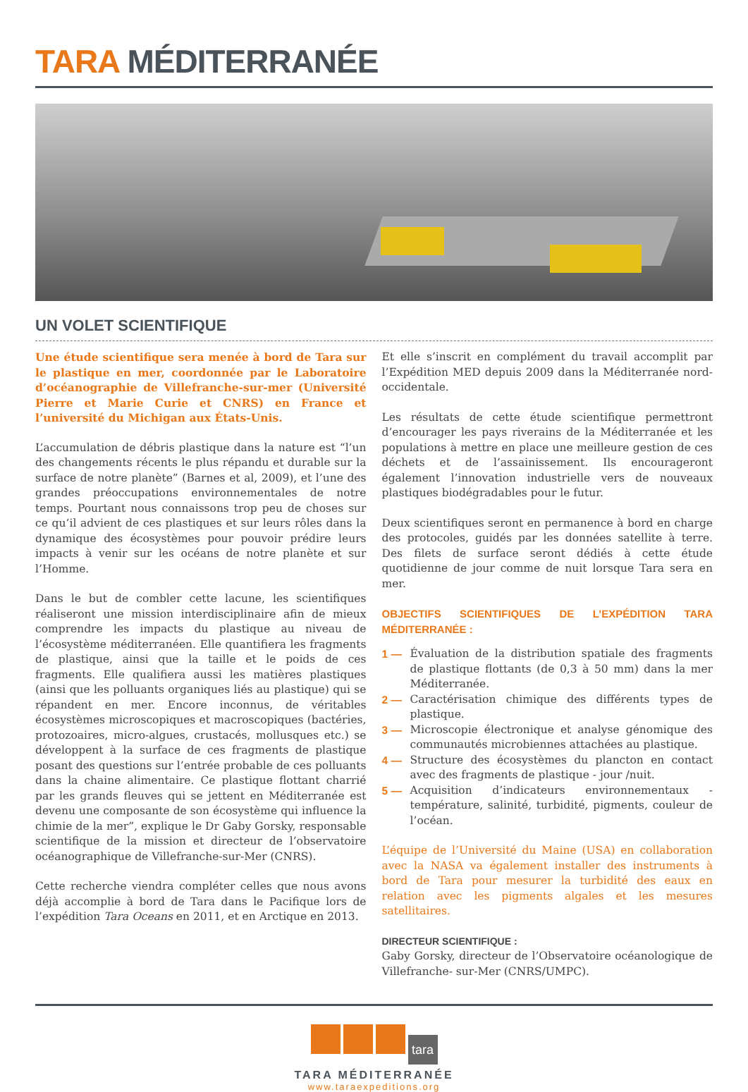TARA MÉDITERRANÉE
UN VOLET SCIENTIFIQUE
Une étude scientifique sera menée à bord de Tara sur le plastique en mer, coordonnée par le Laboratoire d’océanographie de Villefranche-sur-mer (Université Pierre et Marie Curie et CNRS) en France et l’université du Michigan aux États-Unis.
L’accumulation de débris plastique dans la nature est “l’un des changements récents le plus répandu et durable sur la surface de notre planète” (Barnes et al, 2009), et l’une des grandes préoccupations environnementales de notre temps. Pourtant nous connaissons trop peu de choses sur ce qu’il advient de ces plastiques et sur leurs rôles dans la dynamique des écosystèmes pour pouvoir prédire leurs impacts à venir sur les océans de notre planète et sur l’Homme.
Dans le but de combler cette lacune, les scientifiques réaliseront une mission interdisciplinaire afin de mieux comprendre les impacts du plastique au niveau de l’écosystème méditerranéen. Elle quantifiera les fragments de plastique, ainsi que la taille et le poids de ces fragments. Elle qualifiera aussi les matières plastiques (ainsi que les polluants organiques liés au plastique) qui se répandent en mer. Encore inconnus, de véritables écosystèmes microscopiques et macroscopiques (bactéries, protozoaires, micro-algues, crustacés, mollusques etc.) se développent à la surface de ces fragments de plastique posant des questions sur l’entrée probable de ces polluants dans la chaine alimentaire. Ce plastique flottant charrié par les grands fleuves qui se jettent en Méditerranée est devenu une composante de son écosystème qui influence la chimie de la mer”, explique le Dr Gaby Gorsky, responsable scientifique de la mission et directeur de l’observatoire océanographique de Villefranche-sur-Mer (CNRS).
Cette recherche viendra compléter celles que nous avons déjà accomplie à bord de Tara dans le Pacifique lors de l’expédition Tara Oceans en 2011, et en Arctique en 2013.
Et elle s’inscrit en complément du travail accomplit par l’Expédition MED depuis 2009 dans la Méditerranée nord-occidentale.
Les résultats de cette étude scientifique permettront d’encourager les pays riverains de la Méditerranée et les populations à mettre en place une meilleure gestion de ces déchets et de l’assainissement. Ils encourageront également l’innovation industrielle vers de nouveaux plastiques biodégradables pour le futur.
Deux scientifiques seront en permanence à bord en charge des protocoles, guidés par les données satellite à terre. Des filets de surface seront dédiés à cette étude quotidienne de jour comme de nuit lorsque Tara sera en mer.
OBJECTIFS SCIENTIFIQUES DE L’EXPÉDITION TARA MÉDITERRANÉE :
1 — Évaluation de la distribution spatiale des fragments de plastique flottants (de 0,3 à 50 mm) dans la mer Méditerranée.
2 — Caractérisation chimique des différents types de plastique.
3 — Microscopie électronique et analyse génomique des communautés microbiennes attachées au plastique.
4 — Structure des écosystèmes du plancton en contact avec des fragments de plastique - jour /nuit.
5 — Acquisition d’indicateurs environnementaux - température, salinité, turbidité, pigments, couleur de l’océan.
L’équipe de l’Université du Maine (USA) en collaboration avec la NASA va également installer des instruments à bord de Tara pour mesurer la turbidité des eaux en relation avec les pigments algales et les mesures satellitaires.
DIRECTEUR SCIENTIFIQUE :
Gaby Gorsky, directeur de l’Observatoire océanologique de Villefranche- sur-Mer (CNRS/UMPC).
tara
TARA MÉDITERRANÉE
www.taraexpeditions.org